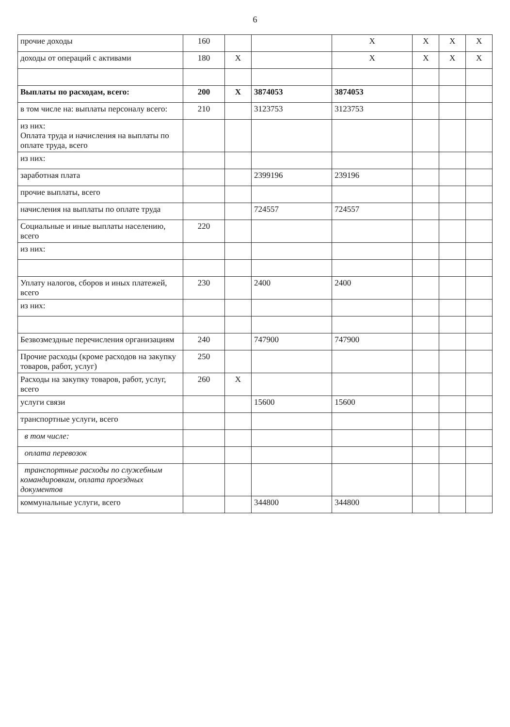6
| прочие доходы | 160 | | | X | X | X | X |
| доходы от операций с активами | 180 | X | | X | X | X | X |
| Выплаты по расходам, всего: | 200 | X | 3874053 | 3874053 | | | |
| в том числе на: выплаты персоналу всего: | 210 | | 3123753 | 3123753 | | | |
| из них: Оплата труда и начисления на выплаты по оплате труда, всего | | | | | | | |
| из них: | | | | | | | |
| заработная плата | | | 2399196 | 239196 | | | |
| прочие выплаты, всего | | | | | | | |
| начисления на выплаты по оплате труда | | | 724557 | 724557 | | | |
| Социальные и иные выплаты населению, всего | 220 | | | | | | |
| из них: | | | | | | | |
| Уплату налогов, сборов и иных платежей, всего | 230 | | 2400 | 2400 | | | |
| из них: | | | | | | | |
| Безвозмездные перечисления организациям | 240 | | 747900 | 747900 | | | |
| Прочие расходы (кроме расходов на закупку товаров, работ, услуг) | 250 | | | | | | |
| Расходы на закупку товаров, работ, услуг, всего | 260 | X | | | | | |
| услуги связи | | | 15600 | 15600 | | | |
| транспортные услуги, всего | | | | | | | |
| в том числе: | | | | | | | |
| оплата перевозок | | | | | | | |
| транспортные расходы по служебным командировкам, оплата проездных документов | | | | | | | |
| коммунальные услуги, всего | | | 344800 | 344800 | | | |